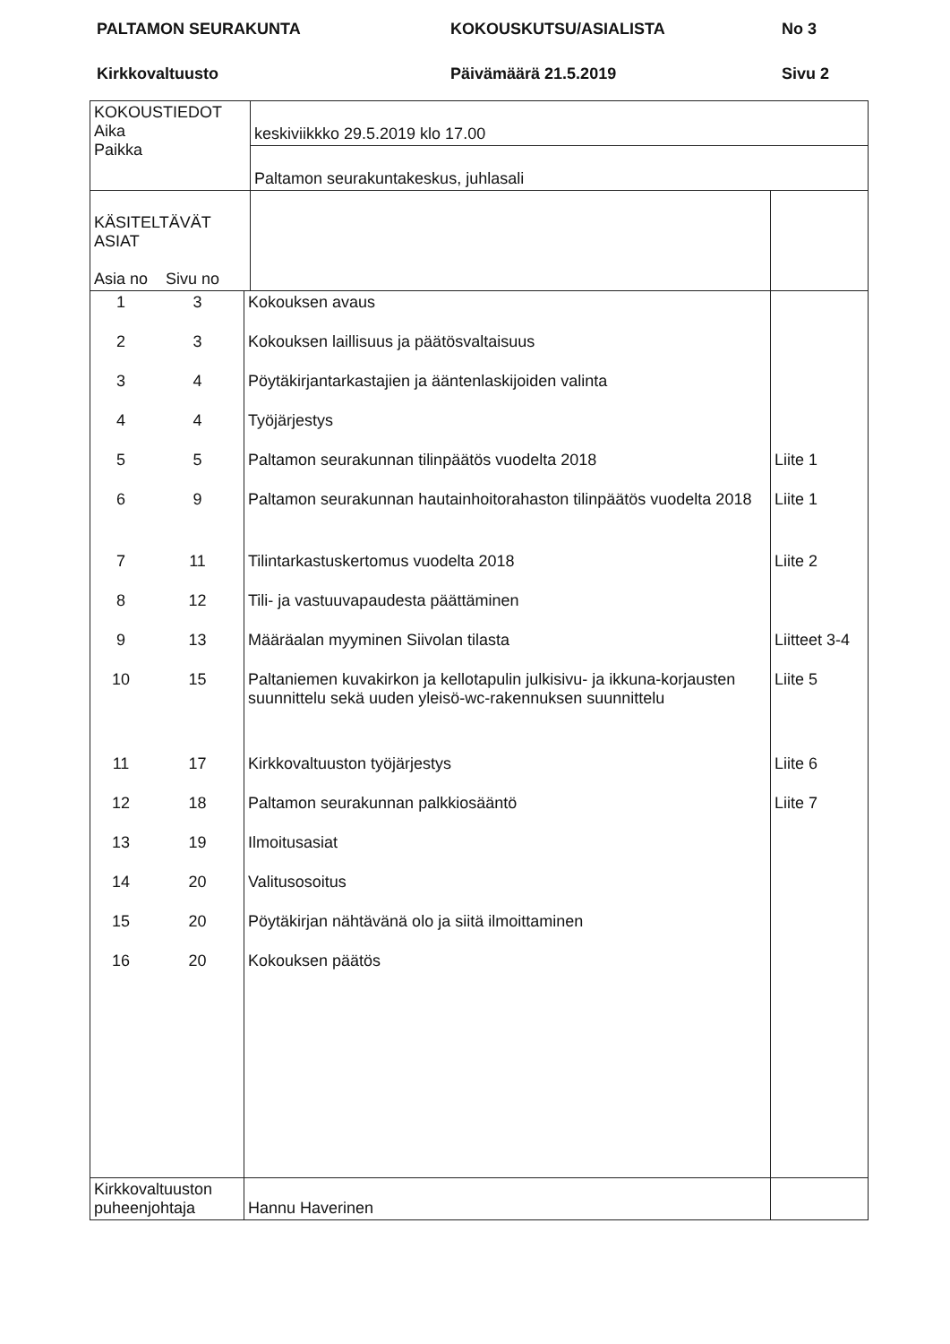PALTAMON SEURAKUNTA
KOKOUSKUTSU/ASIALISTA
No 3
Kirkkovaltuusto
Päivämäärä 21.5.2019
Sivu 2
| KOKOUSTIEDOT Aika Paikka | keskiviikkko 29.5.2019 klo 17.00 | |
| | Paltamon seurakuntakeskus, juhlasali | |
| KÄSITELTÄVÄT ASIAT Asia no Sivu no | | |
| 1 | 3 | Kokouksen avaus | |
| 2 | 3 | Kokouksen laillisuus ja päätösvaltaisuus | |
| 3 | 4 | Pöytäkirjantarkastajien ja ääntenlaskijoiden valinta | |
| 4 | 4 | Työjärjestys | |
| 5 | 5 | Paltamon seurakunnan tilinpäätös vuodelta 2018 | Liite 1 |
| 6 | 9 | Paltamon seurakunnan hautainhoitorahaston tilinpäätös vuodelta 2018 | Liite 1 |
| 7 | 11 | Tilintarkastuskertomus vuodelta 2018 | Liite 2 |
| 8 | 12 | Tili- ja vastuuvapaudesta päättäminen | |
| 9 | 13 | Määräalan myyminen Siivolan tilasta | Liitteet 3-4 |
| 10 | 15 | Paltaniemen kuvakirkon ja kellotapulin julkisivu- ja ikkuna-korjausten suunnittelu sekä uuden yleisö-wc-rakennuksen suunnittelu | Liite 5 |
| 11 | 17 | Kirkkovaltuuston työjärjestys | Liite 6 |
| 12 | 18 | Paltamon seurakunnan palkkiosääntö | Liite 7 |
| 13 | 19 | Ilmoitusasiat | |
| 14 | 20 | Valitusosoitus | |
| 15 | 20 | Pöytäkirjan nähtävänä olo ja siitä ilmoittaminen | |
| 16 | 20 | Kokouksen päätös | |
| Kirkkovaltuuston puheenjohtaja | | Hannu Haverinen | |